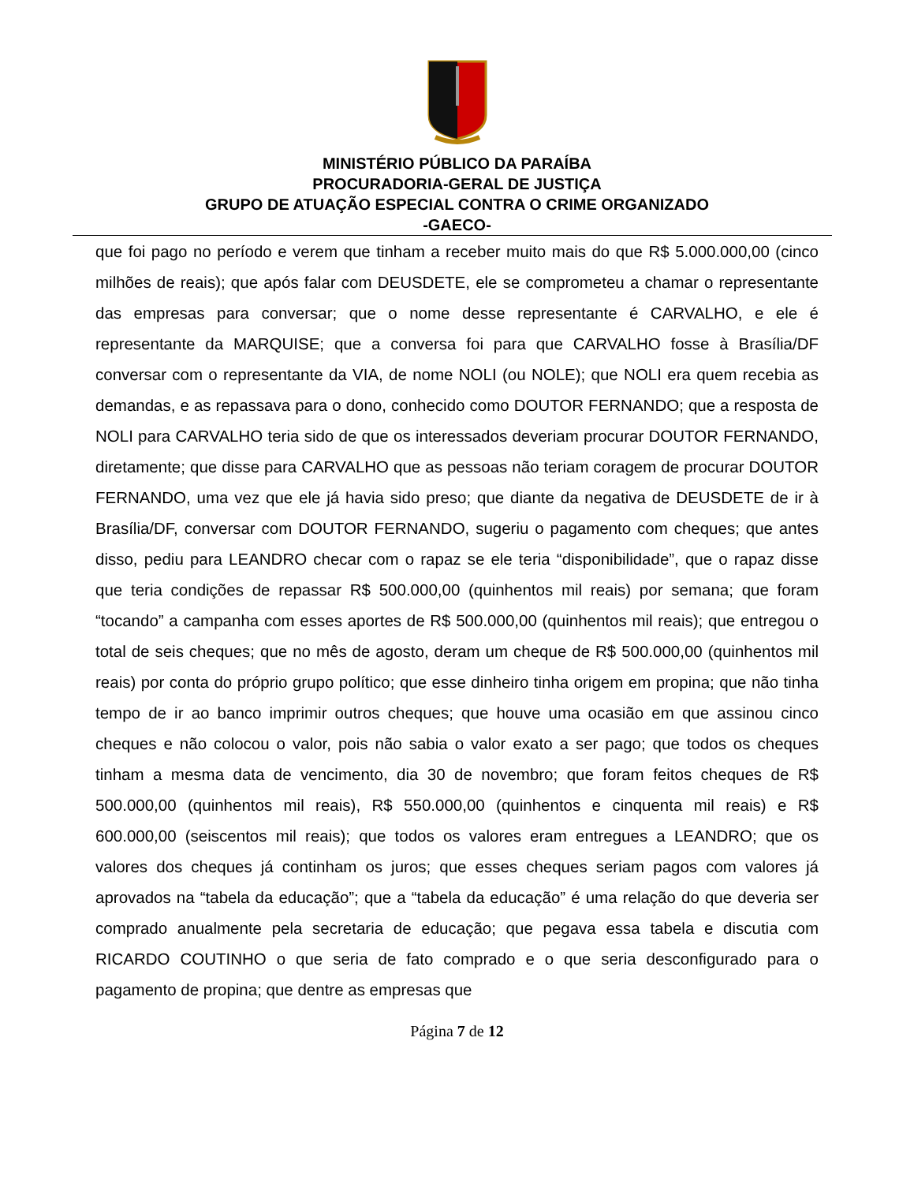MINISTÉRIO PÚBLICO DA PARAÍBA
PROCURADORIA-GERAL DE JUSTIÇA
GRUPO DE ATUAÇÃO ESPECIAL CONTRA O CRIME ORGANIZADO
-GAECO-
que foi pago no período e verem que tinham a receber muito mais do que R$ 5.000.000,00 (cinco milhões de reais); que após falar com DEUSDETE, ele se comprometeu a chamar o representante das empresas para conversar; que o nome desse representante é CARVALHO, e ele é representante da MARQUISE; que a conversa foi para que CARVALHO fosse à Brasília/DF conversar com o representante da VIA, de nome NOLI (ou NOLE); que NOLI era quem recebia as demandas, e as repassava para o dono, conhecido como DOUTOR FERNANDO; que a resposta de NOLI para CARVALHO teria sido de que os interessados deveriam procurar DOUTOR FERNANDO, diretamente; que disse para CARVALHO que as pessoas não teriam coragem de procurar DOUTOR FERNANDO, uma vez que ele já havia sido preso; que diante da negativa de DEUSDETE de ir à Brasília/DF, conversar com DOUTOR FERNANDO, sugeriu o pagamento com cheques; que antes disso, pediu para LEANDRO checar com o rapaz se ele teria “disponibilidade”, que o rapaz disse que teria condições de repassar R$ 500.000,00 (quinhentos mil reais) por semana; que foram “tocando” a campanha com esses aportes de R$ 500.000,00 (quinhentos mil reais); que entregou o total de seis cheques; que no mês de agosto, deram um cheque de R$ 500.000,00 (quinhentos mil reais) por conta do próprio grupo político; que esse dinheiro tinha origem em propina; que não tinha tempo de ir ao banco imprimir outros cheques; que houve uma ocasião em que assinou cinco cheques e não colocou o valor, pois não sabia o valor exato a ser pago; que todos os cheques tinham a mesma data de vencimento, dia 30 de novembro; que foram feitos cheques de R$ 500.000,00 (quinhentos mil reais), R$ 550.000,00 (quinhentos e cinquenta mil reais) e R$ 600.000,00 (seiscentos mil reais); que todos os valores eram entregues a LEANDRO; que os valores dos cheques já continham os juros; que esses cheques seriam pagos com valores já aprovados na “tabela da educação”; que a “tabela da educação” é uma relação do que deveria ser comprado anualmente pela secretaria de educação; que pegava essa tabela e discutia com RICARDO COUTINHO o que seria de fato comprado e o que seria desconfigurado para o pagamento de propina; que dentre as empresas que
Página 7 de 12